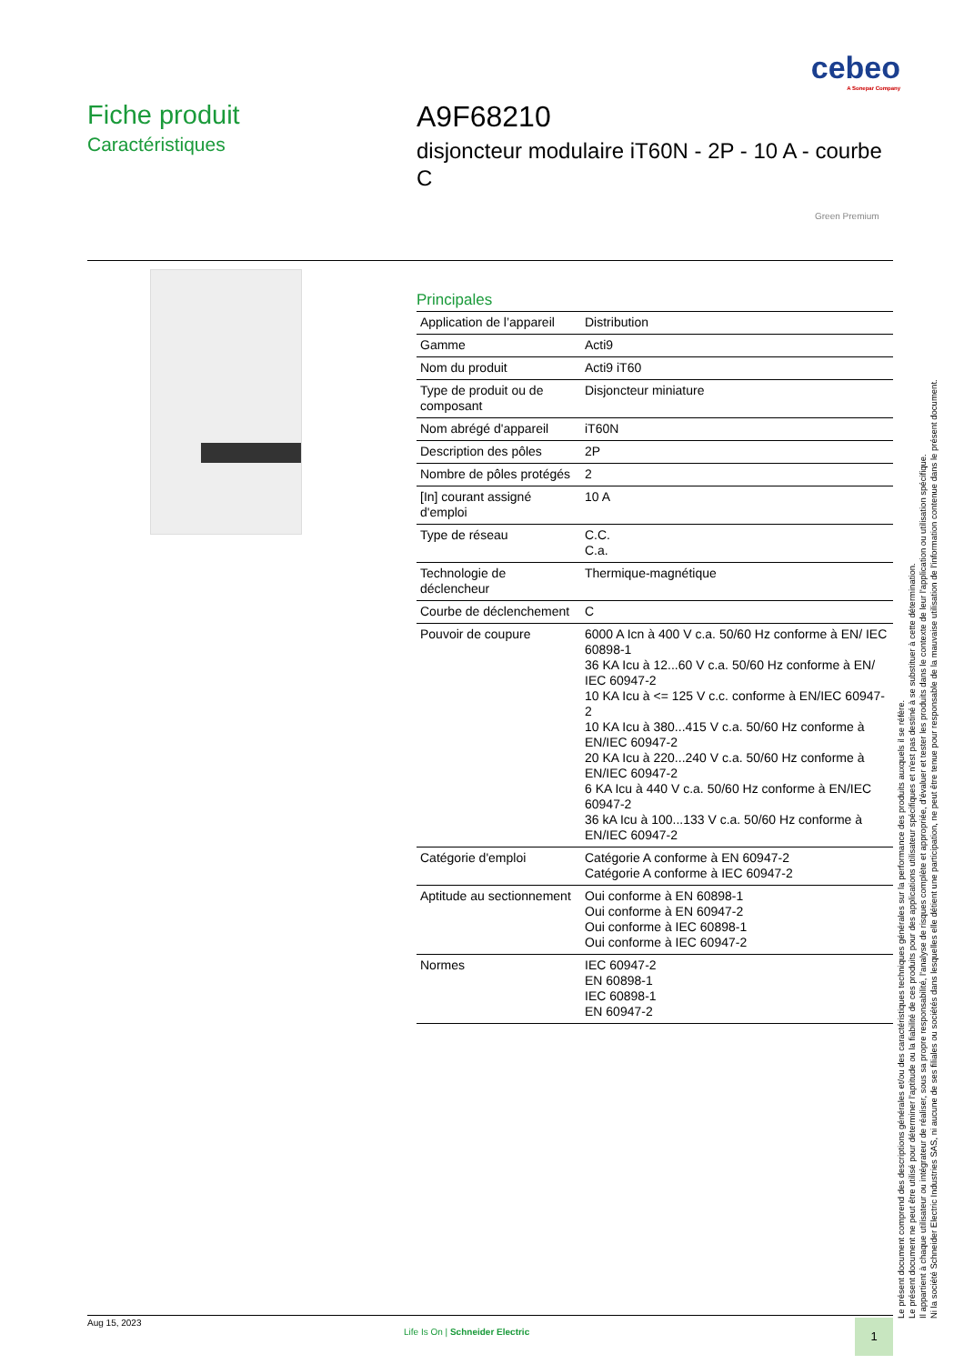cebeo
A Sonepar Company
Fiche produit
Caractéristiques
A9F68210
disjoncteur modulaire iT60N - 2P - 10 A - courbe C
Green Premium
Principales
| Application de l’appareil | Distribution |
| Gamme | Acti9 |
| Nom du produit | Acti9 iT60 |
| Type de produit ou de composant | Disjoncteur miniature |
| Nom abrégé d'appareil | iT60N |
| Description des pôles | 2P |
| Nombre de pôles protégés | 2 |
| [In] courant assigné d'emploi | 10 A |
| Type de réseau | C.C. C.a. |
| Technologie de déclencheur | Thermique-magnétique |
| Courbe de déclenchement | C |
| Pouvoir de coupure | 6000 A Icn à 400 V c.a. 50/60 Hz conforme à EN/ IEC 60898-1 36 KA Icu à 12...60 V c.a. 50/60 Hz conforme à EN/ IEC 60947-2 10 KA Icu à <= 125 V c.c. conforme à EN/IEC 60947-2 10 KA Icu à 380...415 V c.a. 50/60 Hz conforme à EN/IEC 60947-2 20 KA Icu à 220...240 V c.a. 50/60 Hz conforme à EN/IEC 60947-2 6 KA Icu à 440 V c.a. 50/60 Hz conforme à EN/IEC 60947-2 36 kA Icu à 100...133 V c.a. 50/60 Hz conforme à EN/IEC 60947-2 |
| Catégorie d'emploi | Catégorie A conforme à EN 60947-2 Catégorie A conforme à IEC 60947-2 |
| Aptitude au sectionnement | Oui conforme à EN 60898-1 Oui conforme à EN 60947-2 Oui conforme à IEC 60898-1 Oui conforme à IEC 60947-2 |
| Normes | IEC 60947-2 EN 60898-1 IEC 60898-1 EN 60947-2 |
Le présent document comprend des descriptions générales et/ou des caractéristiques techniques générales sur la performance des produits auxquels il se réfère.
Le présent document ne peut être utilisé pour déterminer l'aptitude ou la fiabilité de ces produits pour des applications utilisateur spécifiques et n'est pas destiné à se substituer à cette détermination.
Il appartient à chaque utilisateur ou intégrateur de réaliser, sous sa propre responsabilité, l'analyse de risques complète et appropriée, d'évaluer et tester les produits dans le contexte de leur l'application ou utilisation spécifique.
Ni la société Schneider Electric Industries SAS, ni aucune de ses filiales ou sociétés dans lesquelles elle détient une participation, ne peut être tenue pour responsable de la mauvaise utilisation de l'information contenue dans le présent document.
Aug 15, 2023
Life Is On | Schneider Electric
1